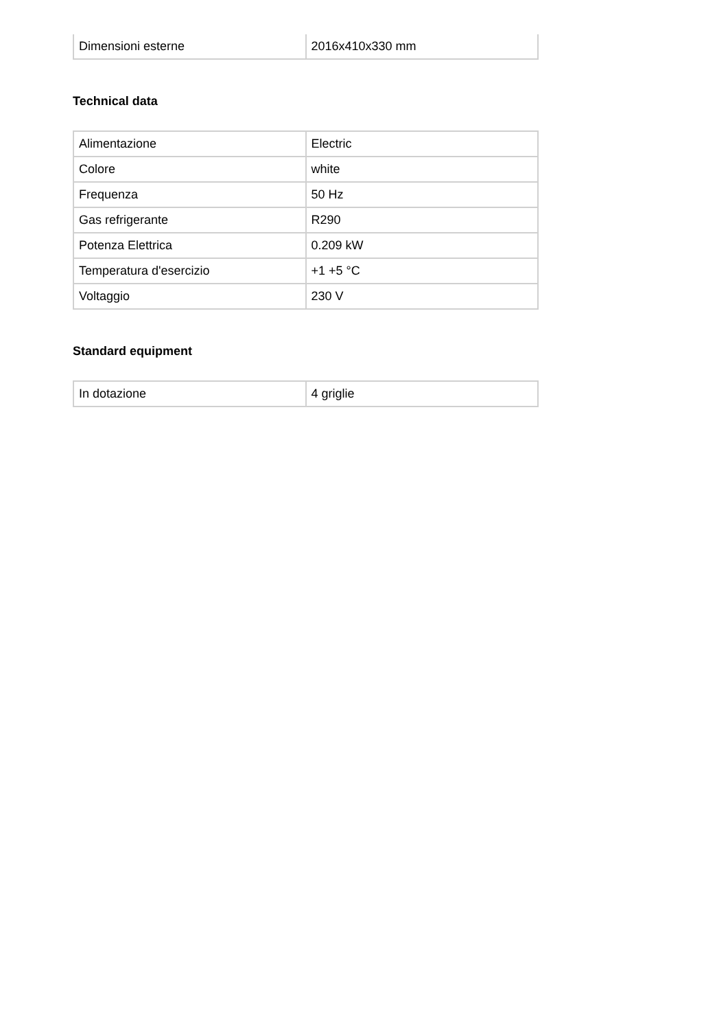| Dimensioni esterne | 2016x410x330 mm |
Technical data
| Alimentazione | Electric |
| Colore | white |
| Frequenza | 50 Hz |
| Gas refrigerante | R290 |
| Potenza Elettrica | 0.209 kW |
| Temperatura d'esercizio | +1 +5 °C |
| Voltaggio | 230 V |
Standard equipment
| In dotazione | 4 griglie |